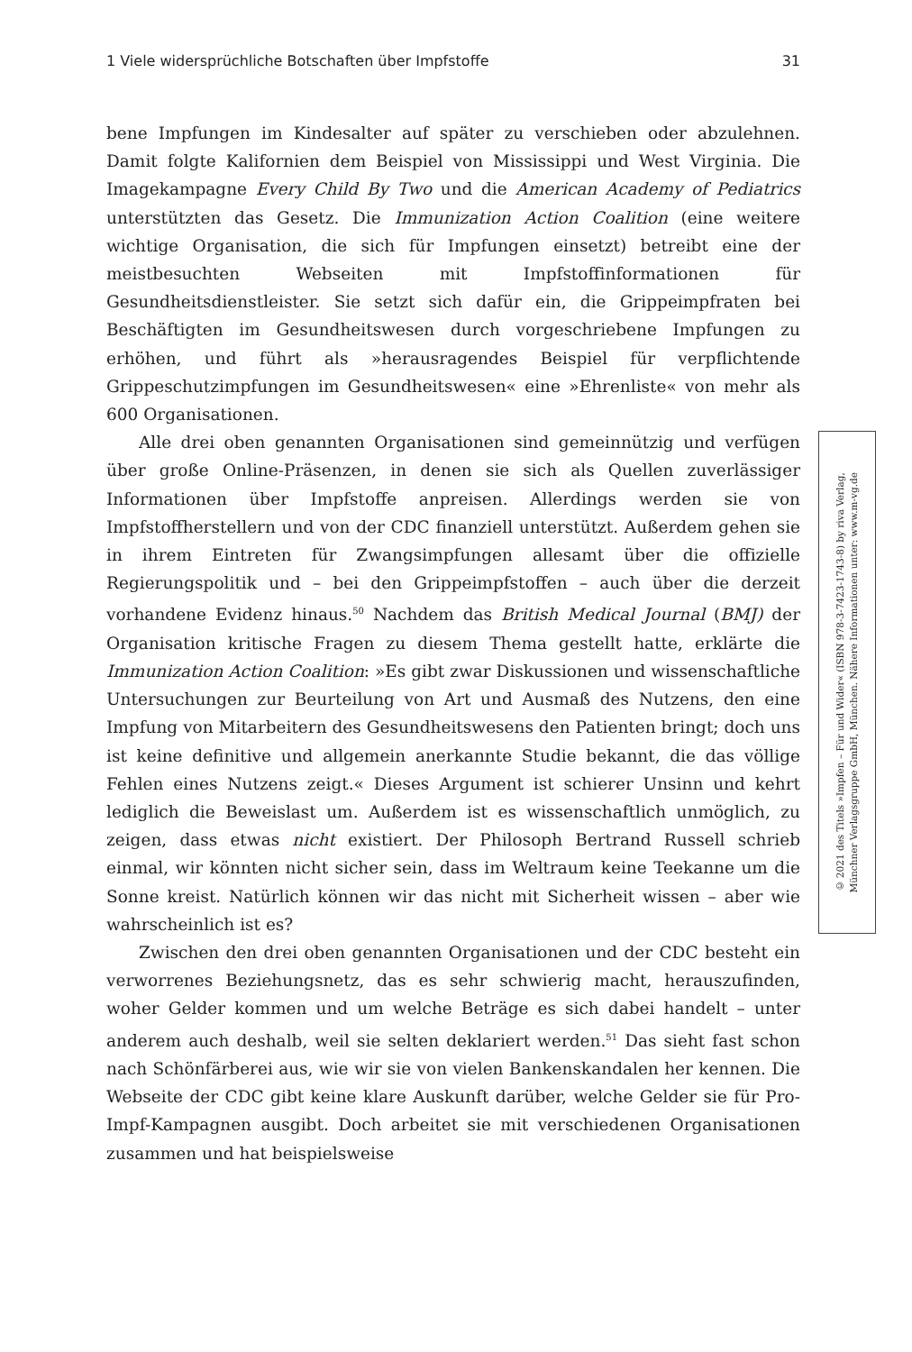1 Viele widersprüchliche Botschaften über Impfstoffe 31
bene Impfungen im Kindesalter auf später zu verschieben oder abzulehnen. Damit folgte Kalifornien dem Beispiel von Mississippi und West Virginia. Die Imagekampagne Every Child By Two und die American Academy of Pediatrics unterstützten das Gesetz. Die Immunization Action Coalition (eine weitere wichtige Organisation, die sich für Impfungen einsetzt) betreibt eine der meistbesuchten Webseiten mit Impfstoffinformationen für Gesundheitsdienstleister. Sie setzt sich dafür ein, die Grippeimpfraten bei Beschäftigten im Gesundheitswesen durch vorgeschriebene Impfungen zu erhöhen, und führt als »herausragendes Beispiel für verpflichtende Grippeschutzimpfungen im Gesundheitswesen« eine »Ehrenliste« von mehr als 600 Organisationen.
Alle drei oben genannten Organisationen sind gemeinnützig und verfügen über große Online-Präsenzen, in denen sie sich als Quellen zuverlässiger Informationen über Impfstoffe anpreisen. Allerdings werden sie von Impfstoffherstellern und von der CDC finanziell unterstützt. Außerdem gehen sie in ihrem Eintreten für Zwangsimpfungen allesamt über die offizielle Regierungspolitik und – bei den Grippeimpfstoffen – auch über die derzeit vorhandene Evidenz hinaus.<sup>50</sup> Nachdem das British Medical Journal (BMJ) der Organisation kritische Fragen zu diesem Thema gestellt hatte, erklärte die Immunization Action Coalition: »Es gibt zwar Diskussionen und wissenschaftliche Untersuchungen zur Beurteilung von Art und Ausmaß des Nutzens, den eine Impfung von Mitarbeitern des Gesundheitswesens den Patienten bringt; doch uns ist keine definitive und allgemein anerkannte Studie bekannt, die das völlige Fehlen eines Nutzens zeigt.« Dieses Argument ist schierer Unsinn und kehrt lediglich die Beweislast um. Außerdem ist es wissenschaftlich unmöglich, zu zeigen, dass etwas nicht existiert. Der Philosoph Bertrand Russell schrieb einmal, wir könnten nicht sicher sein, dass im Weltraum keine Teekanne um die Sonne kreist. Natürlich können wir das nicht mit Sicherheit wissen – aber wie wahrscheinlich ist es?
Zwischen den drei oben genannten Organisationen und der CDC besteht ein verworrenes Beziehungsnetz, das es sehr schwierig macht, herauszufinden, woher Gelder kommen und um welche Beträge es sich dabei handelt – unter anderem auch deshalb, weil sie selten deklariert werden.<sup>51</sup> Das sieht fast schon nach Schönfärberei aus, wie wir sie von vielen Bankenskandalen her kennen. Die Webseite der CDC gibt keine klare Auskunft darüber, welche Gelder sie für Pro-Impf-Kampagnen ausgibt. Doch arbeitet sie mit verschiedenen Organisationen zusammen und hat beispielsweise
© 2021 des Titels »Impfen – Für und Wider« (ISBN 978-3-7423-1743-8) by riva Verlag,
Münchner Verlagsgruppe GmbH, München. Nähere Informationen unter: www.m-vg.de